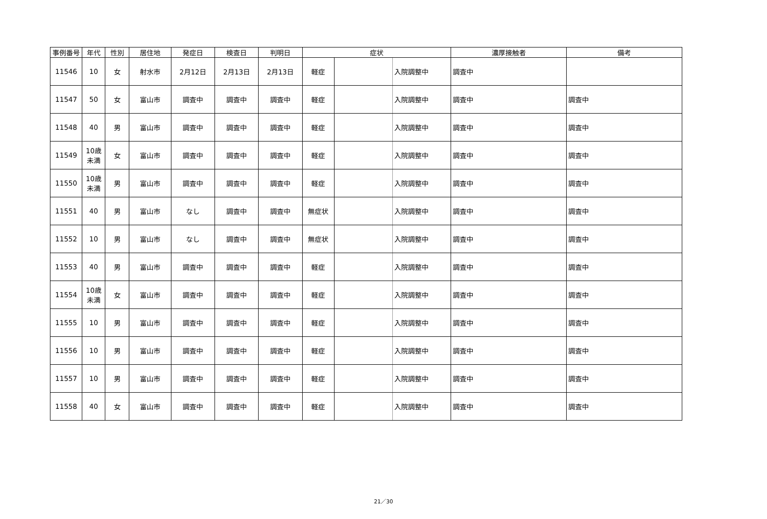| 事例番号 | 年代 | 性別 | 居住地 | 発症日 | 検査日 | 判明日 | 症状 | | | 濃厚接触者 | 備考 |
| --- | --- | --- | --- | --- | --- | --- | --- | --- | --- | --- | --- |
| 11546 | 10 | 女 | 射水市 | 2月12日 | 2月13日 | 2月13日 | 軽症 | | 入院調整中 | 調査中 | |
| 11547 | 50 | 女 | 富山市 | 調査中 | 調査中 | 調査中 | 軽症 | | 入院調整中 | 調査中 | 調査中 |
| 11548 | 40 | 男 | 富山市 | 調査中 | 調査中 | 調査中 | 軽症 | | 入院調整中 | 調査中 | 調査中 |
| 11549 | 10歳 未満 | 女 | 富山市 | 調査中 | 調査中 | 調査中 | 軽症 | | 入院調整中 | 調査中 | 調査中 |
| 11550 | 10歳 未満 | 男 | 富山市 | 調査中 | 調査中 | 調査中 | 軽症 | | 入院調整中 | 調査中 | 調査中 |
| 11551 | 40 | 男 | 富山市 | なし | 調査中 | 調査中 | 無症状 | | 入院調整中 | 調査中 | 調査中 |
| 11552 | 10 | 男 | 富山市 | なし | 調査中 | 調査中 | 無症状 | | 入院調整中 | 調査中 | 調査中 |
| 11553 | 40 | 男 | 富山市 | 調査中 | 調査中 | 調査中 | 軽症 | | 入院調整中 | 調査中 | 調査中 |
| 11554 | 10歳 未満 | 女 | 富山市 | 調査中 | 調査中 | 調査中 | 軽症 | | 入院調整中 | 調査中 | 調査中 |
| 11555 | 10 | 男 | 富山市 | 調査中 | 調査中 | 調査中 | 軽症 | | 入院調整中 | 調査中 | 調査中 |
| 11556 | 10 | 男 | 富山市 | 調査中 | 調査中 | 調査中 | 軽症 | | 入院調整中 | 調査中 | 調査中 |
| 11557 | 10 | 男 | 富山市 | 調査中 | 調査中 | 調査中 | 軽症 | | 入院調整中 | 調査中 | 調査中 |
| 11558 | 40 | 女 | 富山市 | 調査中 | 調査中 | 調査中 | 軽症 | | 入院調整中 | 調査中 | 調査中 |
21／30